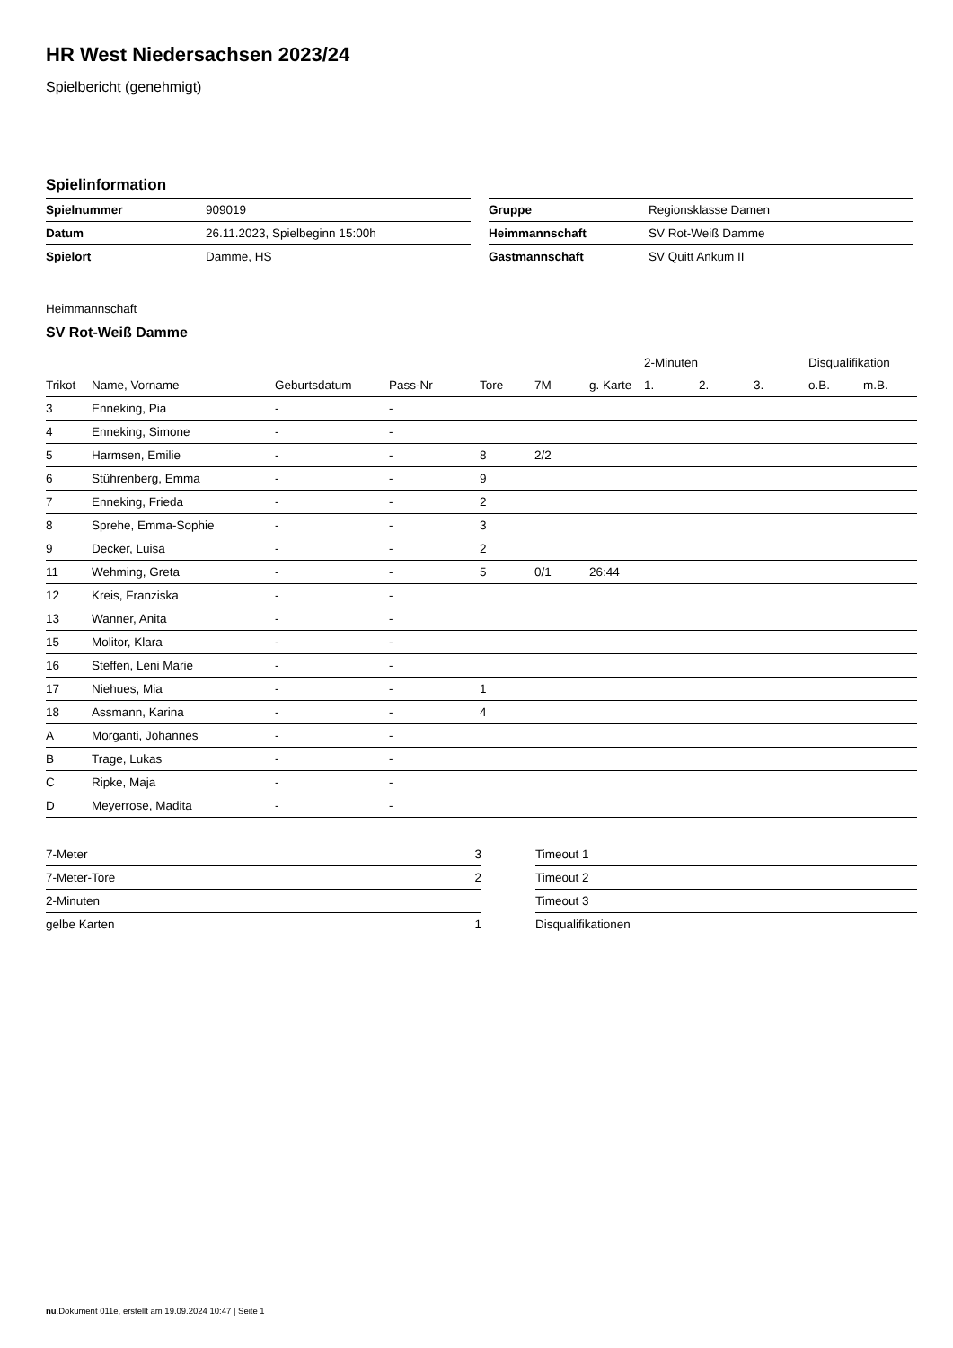HR West Niedersachsen 2023/24
Spielbericht (genehmigt)
Spielinformation
| Spielnummer | 909019 |
| Datum | 26.11.2023, Spielbeginn 15:00h |
| Spielort | Damme, HS |
| Gruppe | Regionsklasse Damen |
| Heimmannschaft | SV Rot-Weiß Damme |
| Gastmannschaft | SV Quitt Ankum II |
Heimmannschaft
SV Rot-Weiß Damme
| | | | | | | | 2-Minuten | | | Disqualifikation | |
| --- | --- | --- | --- | --- | --- | --- | --- | --- | --- | --- | --- |
| Trikot | Name, Vorname | Geburtsdatum | Pass-Nr | Tore | 7M | g. Karte | 1. | 2. | 3. | o.B. | m.B. |
| 3 | Enneking, Pia | - | - | | | | | | | | |
| 4 | Enneking, Simone | - | - | | | | | | | | |
| 5 | Harmsen, Emilie | - | - | 8 | 2/2 | | | | | | |
| 6 | Stührenberg, Emma | - | - | 9 | | | | | | | |
| 7 | Enneking, Frieda | - | - | 2 | | | | | | | |
| 8 | Sprehe, Emma-Sophie | - | - | 3 | | | | | | | |
| 9 | Decker, Luisa | - | - | 2 | | | | | | | |
| 11 | Wehming, Greta | - | - | 5 | 0/1 | 26:44 | | | | | |
| 12 | Kreis, Franziska | - | - | | | | | | | | |
| 13 | Wanner, Anita | - | - | | | | | | | | |
| 15 | Molitor, Klara | - | - | | | | | | | | |
| 16 | Steffen, Leni Marie | - | - | | | | | | | | |
| 17 | Niehues, Mia | - | - | 1 | | | | | | | |
| 18 | Assmann, Karina | - | - | 4 | | | | | | | |
| A | Morganti, Johannes | - | - | | | | | | | | |
| B | Trage, Lukas | - | - | | | | | | | | |
| C | Ripke, Maja | - | - | | | | | | | | |
| D | Meyerrose, Madita | - | - | | | | | | | | |
| 7-Meter | 3 |
| 7-Meter-Tore | 2 |
| 2-Minuten | |
| gelbe Karten | 1 |
| Timeout 1 |
| Timeout 2 |
| Timeout 3 |
| Disqualifikationen |
nu.Dokument 011e, erstellt am 19.09.2024 10:47 | Seite 1